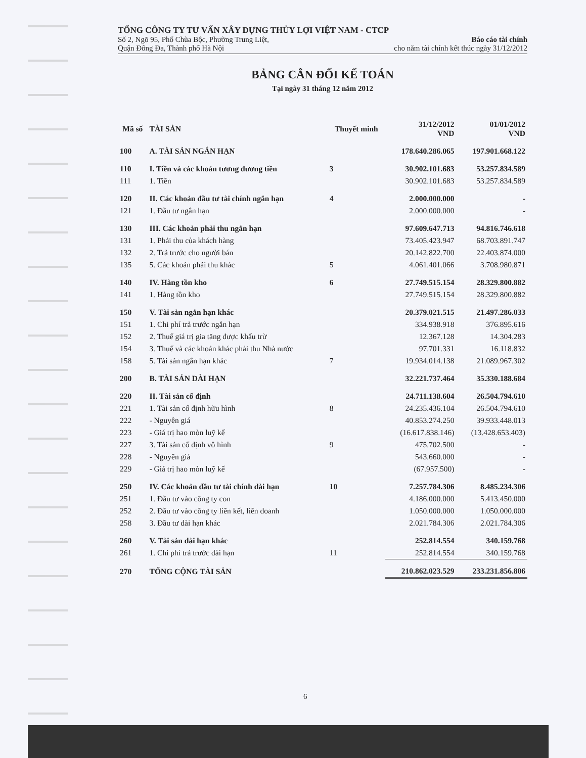TỔNG CÔNG TY TƯ VẤN XÂY DỰNG THỦY LỢI VIỆT NAM - CTCP
Số 2, Ngõ 95, Phố Chùa Bộc, Phường Trung Liệt,
Quận Đống Đa, Thành phố Hà Nội
Báo cáo tài chính
cho năm tài chính kết thúc ngày 31/12/2012
BẢNG CÂN ĐỐI KẾ TOÁN
Tại ngày 31 tháng 12 năm 2012
| Mã số | TÀI SẢN | Thuyết minh | 31/12/2012 VND | 01/01/2012 VND |
| --- | --- | --- | --- | --- |
| 100 | A. TÀI SẢN NGẮN HẠN | | 178.640.286.065 | 197.901.668.122 |
| 110 | I. Tiền và các khoản tương đương tiền | 3 | 30.902.101.683 | 53.257.834.589 |
| 111 | 1. Tiền | | 30.902.101.683 | 53.257.834.589 |
| 120 | II. Các khoản đầu tư tài chính ngắn hạn | 4 | 2.000.000.000 | - |
| 121 | 1. Đầu tư ngắn hạn | | 2.000.000.000 | - |
| 130 | III. Các khoản phải thu ngắn hạn | | 97.609.647.713 | 94.816.746.618 |
| 131 | 1. Phải thu của khách hàng | | 73.405.423.947 | 68.703.891.747 |
| 132 | 2. Trả trước cho người bán | | 20.142.822.700 | 22.403.874.000 |
| 135 | 5. Các khoản phải thu khác | 5 | 4.061.401.066 | 3.708.980.871 |
| 140 | IV. Hàng tồn kho | 6 | 27.749.515.154 | 28.329.800.882 |
| 141 | 1. Hàng tồn kho | | 27.749.515.154 | 28.329.800.882 |
| 150 | V. Tài sản ngắn hạn khác | | 20.379.021.515 | 21.497.286.033 |
| 151 | 1. Chi phí trả trước ngắn hạn | | 334.938.918 | 376.895.616 |
| 152 | 2. Thuế giá trị gia tăng được khấu trừ | | 12.367.128 | 14.304.283 |
| 154 | 3. Thuế và các khoản khác phải thu Nhà nước | | 97.701.331 | 16.118.832 |
| 158 | 5. Tài sản ngắn hạn khác | 7 | 19.934.014.138 | 21.089.967.302 |
| 200 | B. TÀI SẢN DÀI HẠN | | 32.221.737.464 | 35.330.188.684 |
| 220 | II. Tài sản cố định | | 24.711.138.604 | 26.504.794.610 |
| 221 | 1. Tài sản cố định hữu hình | 8 | 24.235.436.104 | 26.504.794.610 |
| 222 | - Nguyên giá | | 40.853.274.250 | 39.933.448.013 |
| 223 | - Giá trị hao mòn luỹ kế | | (16.617.838.146) | (13.428.653.403) |
| 227 | 3. Tài sản cố định vô hình | 9 | 475.702.500 | - |
| 228 | - Nguyên giá | | 543.660.000 | - |
| 229 | - Giá trị hao mòn luỹ kế | | (67.957.500) | - |
| 250 | IV. Các khoản đầu tư tài chính dài hạn | 10 | 7.257.784.306 | 8.485.234.306 |
| 251 | 1. Đầu tư vào công ty con | | 4.186.000.000 | 5.413.450.000 |
| 252 | 2. Đầu tư vào công ty liên kết, liên doanh | | 1.050.000.000 | 1.050.000.000 |
| 258 | 3. Đầu tư dài hạn khác | | 2.021.784.306 | 2.021.784.306 |
| 260 | V. Tài sản dài hạn khác | | 252.814.554 | 340.159.768 |
| 261 | 1. Chi phí trả trước dài hạn | 11 | 252.814.554 | 340.159.768 |
| 270 | TỔNG CỘNG TÀI SẢN | | 210.862.023.529 | 233.231.856.806 |
6